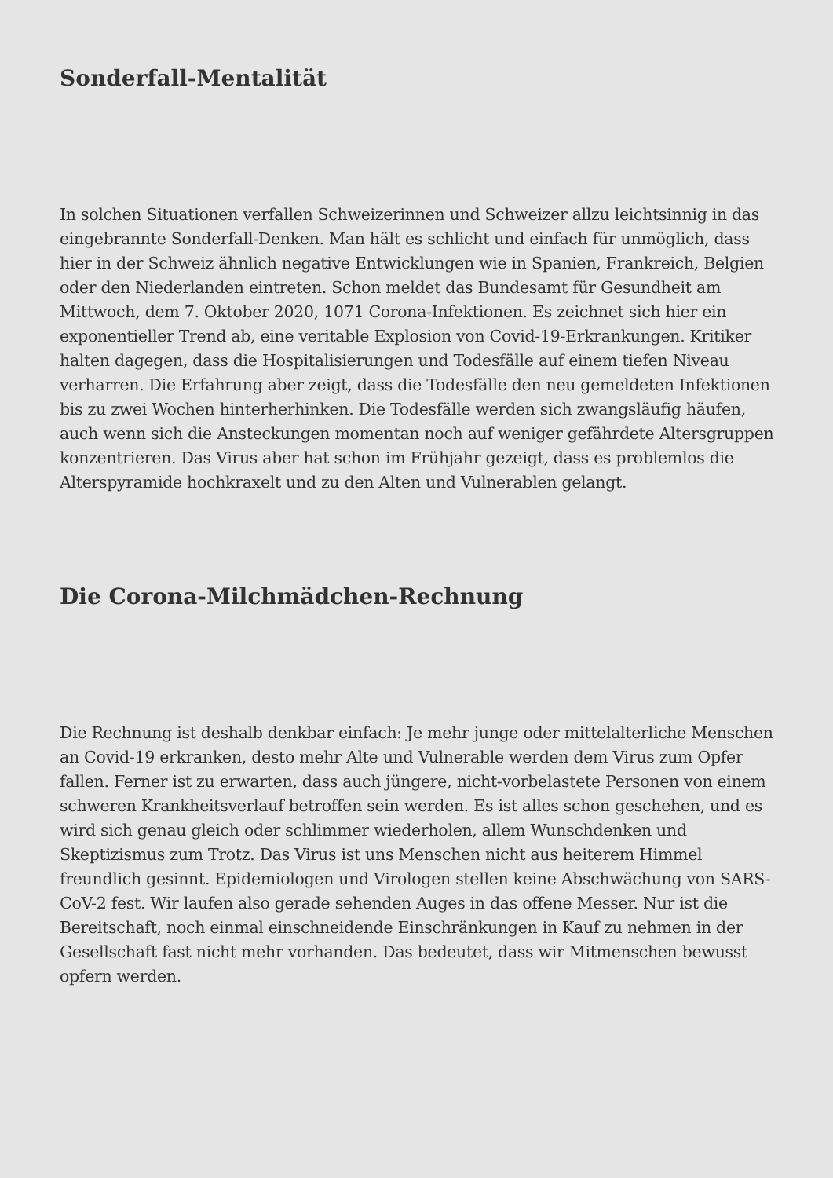Sonderfall-Mentalität
In solchen Situationen verfallen Schweizerinnen und Schweizer allzu leichtsinnig in das eingebrannte Sonderfall-Denken. Man hält es schlicht und einfach für unmöglich, dass hier in der Schweiz ähnlich negative Entwicklungen wie in Spanien, Frankreich, Belgien oder den Niederlanden eintreten. Schon meldet das Bundesamt für Gesundheit am Mittwoch, dem 7. Oktober 2020, 1071 Corona-Infektionen. Es zeichnet sich hier ein exponentieller Trend ab, eine veritable Explosion von Covid-19-Erkrankungen. Kritiker halten dagegen, dass die Hospitalisierungen und Todesfälle auf einem tiefen Niveau verharren. Die Erfahrung aber zeigt, dass die Todesfälle den neu gemeldeten Infektionen bis zu zwei Wochen hinterherhinken. Die Todesfälle werden sich zwangsläufig häufen, auch wenn sich die Ansteckungen momentan noch auf weniger gefährdete Altersgruppen konzentrieren. Das Virus aber hat schon im Frühjahr gezeigt, dass es problemlos die Alterspyramide hochkraxelt und zu den Alten und Vulnerablen gelangt.
Die Corona-Milchmädchen-Rechnung
Die Rechnung ist deshalb denkbar einfach: Je mehr junge oder mittelalterliche Menschen an Covid-19 erkranken, desto mehr Alte und Vulnerable werden dem Virus zum Opfer fallen. Ferner ist zu erwarten, dass auch jüngere, nicht-vorbelastete Personen von einem schweren Krankheitsverlauf betroffen sein werden. Es ist alles schon geschehen, und es wird sich genau gleich oder schlimmer wiederholen, allem Wunschdenken und Skeptizismus zum Trotz. Das Virus ist uns Menschen nicht aus heiterem Himmel freundlich gesinnt. Epidemiologen und Virologen stellen keine Abschwächung von SARS-CoV-2 fest. Wir laufen also gerade sehenden Auges in das offene Messer. Nur ist die Bereitschaft, noch einmal einschneidende Einschränkungen in Kauf zu nehmen in der Gesellschaft fast nicht mehr vorhanden. Das bedeutet, dass wir Mitmenschen bewusst opfern werden.